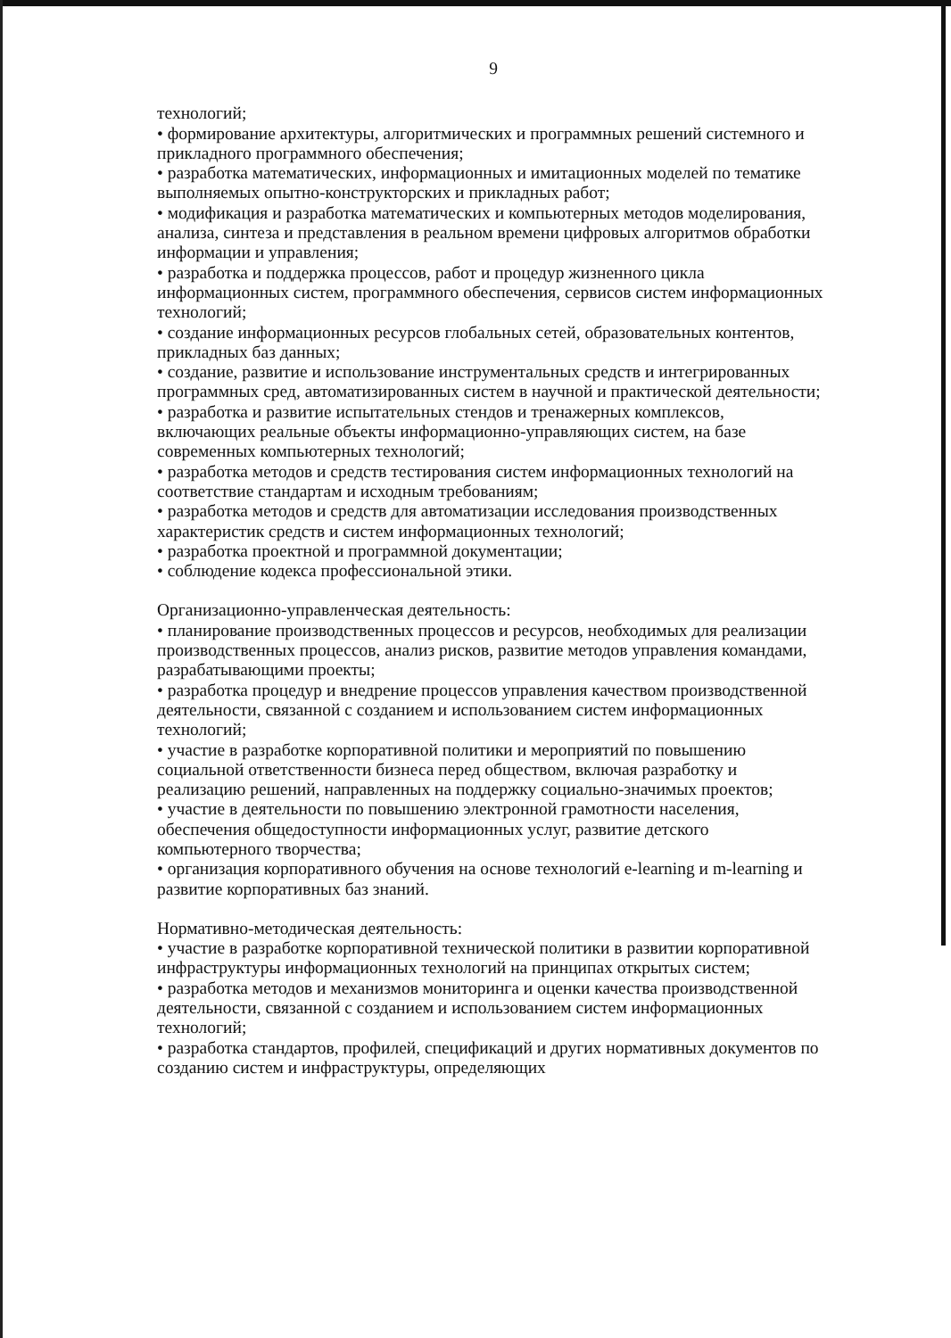9
технологий;
• формирование архитектуры, алгоритмических и программных решений системного и прикладного программного обеспечения;
• разработка математических, информационных и имитационных моделей по тематике выполняемых опытно-конструкторских и прикладных работ;
• модификация и разработка математических и компьютерных методов моделирования, анализа, синтеза и представления в реальном времени цифровых алгоритмов обработки информации и управления;
• разработка и поддержка процессов, работ и процедур жизненного цикла информационных систем, программного обеспечения, сервисов систем информационных технологий;
• создание информационных ресурсов глобальных сетей, образовательных контентов, прикладных баз данных;
• создание, развитие и использование инструментальных средств и интегрированных программных сред, автоматизированных систем в научной и практической деятельности;
• разработка и развитие испытательных стендов и тренажерных комплексов, включающих реальные объекты информационно-управляющих систем, на базе современных компьютерных технологий;
• разработка методов и средств тестирования систем информационных технологий на соответствие стандартам и исходным требованиям;
• разработка методов и средств для автоматизации исследования производственных характеристик средств и систем информационных технологий;
• разработка проектной и программной документации;
• соблюдение кодекса профессиональной этики.
Организационно-управленческая деятельность:
• планирование производственных процессов и ресурсов, необходимых для реализации производственных процессов, анализ рисков, развитие методов управления командами, разрабатывающими проекты;
• разработка процедур и внедрение процессов управления качеством производственной деятельности, связанной с созданием и использованием систем информационных технологий;
• участие в разработке корпоративной политики и мероприятий по повышению социальной ответственности бизнеса перед обществом, включая разработку и реализацию решений, направленных на поддержку социально-значимых проектов;
• участие в деятельности по повышению электронной грамотности населения, обеспечения общедоступности информационных услуг, развитие детского компьютерного творчества;
• организация корпоративного обучения на основе технологий e-learning и m-learning и развитие корпоративных баз знаний.
Нормативно-методическая деятельность:
• участие в разработке корпоративной технической политики в развитии корпоративной инфраструктуры информационных технологий на принципах открытых систем;
• разработка методов и механизмов мониторинга и оценки качества производственной деятельности, связанной с созданием и использованием систем информационных технологий;
• разработка стандартов, профилей, спецификаций и других нормативных документов по созданию систем и инфраструктуры, определяющих